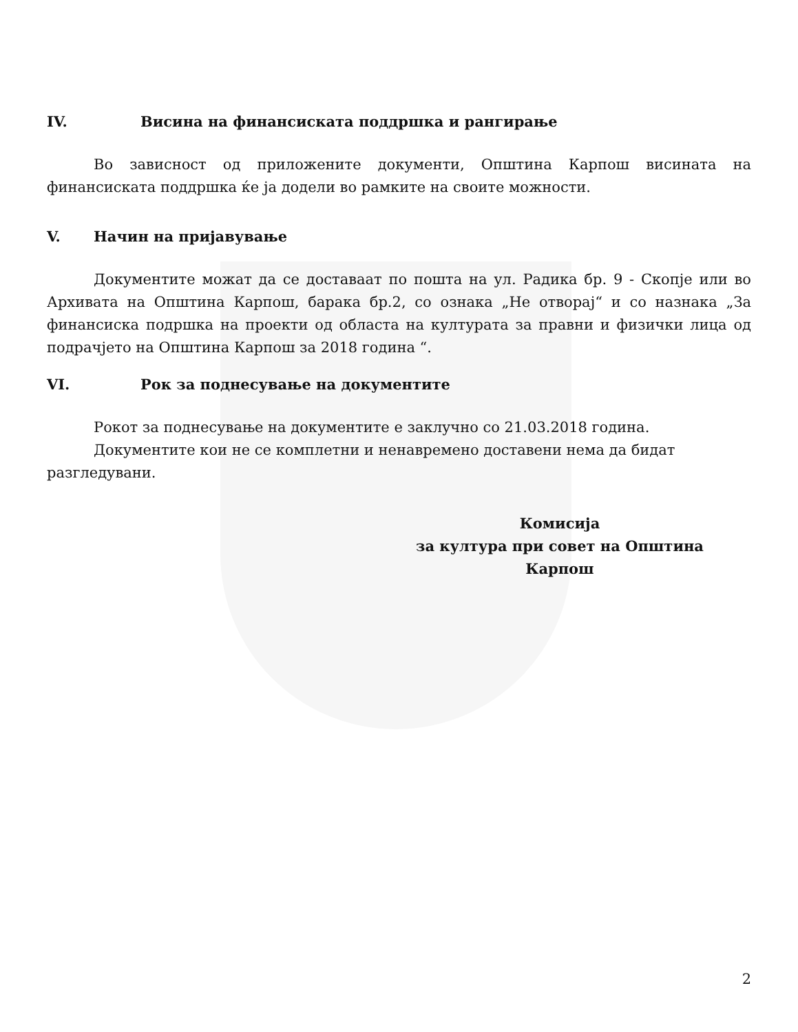IV. Висина на финансиската поддршка и рангирање
Во зависност од приложените документи, Општина Карпош висината на финансиската поддршка ќе ја додели во рамките на своите можности.
V. Начин на пријавување
Документите можат да се доставаат по пошта на ул. Радика бр. 9 - Скопје или во Архивата на Општина Карпош, барака бр.2, со ознака „Не отворај“ и со назнака „За финансиска подршка на проекти од областа на културата за правни и физички лица од подрачјето на Општина Карпош за 2018 година “.
VI. Рок за поднесување на документите
Рокот за поднесување на документите е заклучно со 21.03.2018 година.
Документите кои не се комплетни и ненавремено доставени нема да бидат разгледувани.
Комисија
за култура при совет на Општина Карпош
2